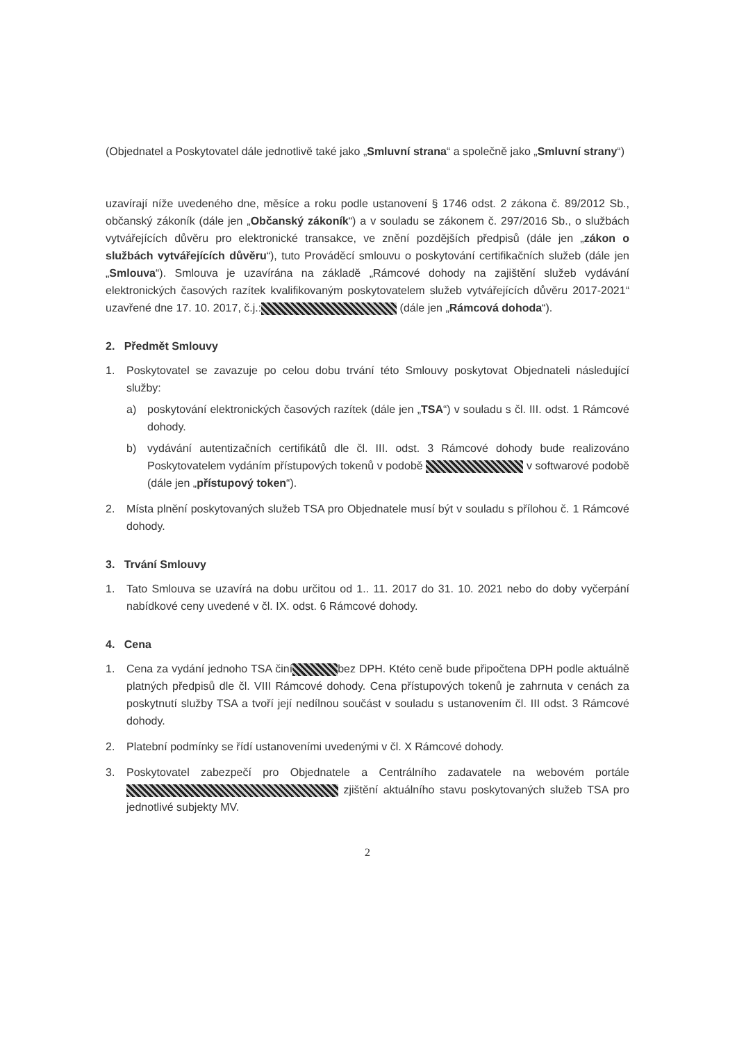(Objednatel a Poskytovatel dále jednotlivě také jako „Smluvní strana“ a společně jako „Smluvní strany“)
uzavírají níže uvedeného dne, měsíce a roku podle ustanovení § 1746 odst. 2 zákona č. 89/2012 Sb., občanský zákoník (dále jen „Občanský zákoník“) a v souladu se zákonem č. 297/2016 Sb., o službách vytvářejících důvěru pro elektronické transakce, ve znění pozdějších předpisů (dále jen „zákon o službách vytvářejících důvěru“), tuto Prováděcí smlouvu o poskytování certifikačních služeb (dále jen „Smlouva“). Smlouva je uzavírána na základě „Rámcové dohody na zajištění služeb vydávání elektronických časových razítek kvalifikovaným poskytovatelem služeb vytvářejících důvěru 2017-2021“ uzavřené dne 17. 10. 2017, č.j.: (dále jen „Rámcová dohoda“).
2. Předmět Smlouvy
1. Poskytovatel se zavazuje po celou dobu trvání této Smlouvy poskytovat Objednateli následující služby:
a) poskytování elektronických časových razítek (dále jen „TSA“) v souladu s čl. III. odst. 1 Rámcové dohody.
b) vydávání autentizačních certifikátů dle čl. III. odst. 3 Rámcové dohody bude realizováno Poskytovatelem vydáním přístupových tokenů v podobě v softwarové podobě (dále jen „přístupový token“).
2. Místa plnění poskytovaných služeb TSA pro Objednatele musí být v souladu s přílohou č. 1 Rámcové dohody.
3. Trvání Smlouvy
1. Tato Smlouva se uzavírá na dobu určitou od 1.. 11. 2017 do 31. 10. 2021 nebo do doby vyčerpání nabídkové ceny uvedené v čl. IX. odst. 6 Rámcové dohody.
4. Cena
1. Cena za vydání jednoho TSA činí bez DPH. Ktéto ceně bude připočtena DPH podle aktuálně platných předpisů dle čl. VIII Rámcové dohody. Cena přístupových tokenů je zahrnuta v cenách za poskytnutí služby TSA a tvoří její nedílnou součást v souladu s ustanovením čl. III odst. 3 Rámcové dohody.
2. Platební podmínky se řídí ustanoveními uvedenými v čl. X Rámcové dohody.
3. Poskytovatel zabezpečí pro Objednatele a Centrálního zadavatele na webovém portále zjištění aktuálního stavu poskytovaných služeb TSA pro jednotlivé subjekty MV.
2